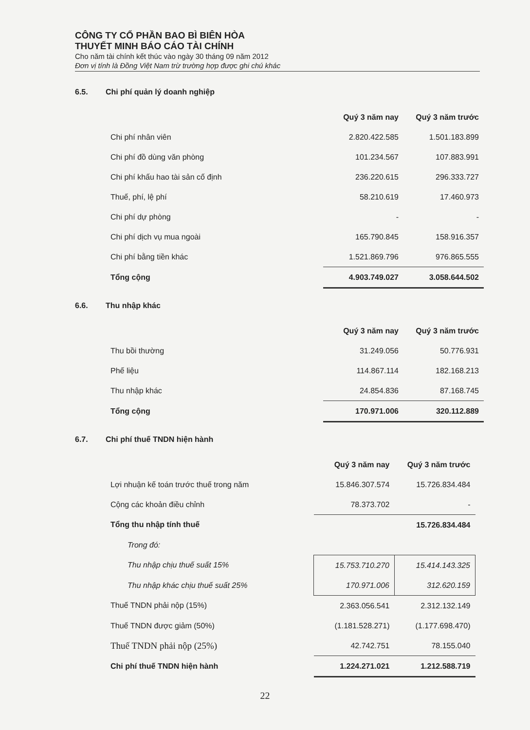CÔNG TY CỔ PHẦN BAO BÌ BIÊN HÒA
THUYẾT MINH BÁO CÁO TÀI CHÍNH
Cho năm tài chính kết thúc vào ngày 30 tháng 09 năm 2012
Đơn vị tính là Đồng Việt Nam trừ trường hợp được ghi chú khác
6.5. Chi phí quản lý doanh nghiệp
| | Quý 3 năm nay | Quý 3 năm trước |
| --- | --- | --- |
| Chi phí nhân viên | 2.820.422.585 | 1.501.183.899 |
| Chi phí đồ dùng văn phòng | 101.234.567 | 107.883.991 |
| Chi phí khấu hao tài sản cố định | 236.220.615 | 296.333.727 |
| Thuế, phí, lệ phí | 58.210.619 | 17.460.973 |
| Chi phí dự phòng | - | - |
| Chi phí dịch vụ mua ngoài | 165.790.845 | 158.916.357 |
| Chi phí bằng tiền khác | 1.521.869.796 | 976.865.555 |
| Tổng cộng | 4.903.749.027 | 3.058.644.502 |
6.6. Thu nhập khác
| | Quý 3 năm nay | Quý 3 năm trước |
| --- | --- | --- |
| Thu bồi thường | 31.249.056 | 50.776.931 |
| Phế liệu | 114.867.114 | 182.168.213 |
| Thu nhập khác | 24.854.836 | 87.168.745 |
| Tổng cộng | 170.971.006 | 320.112.889 |
6.7. Chi phí thuế TNDN hiện hành
| | Quý 3 năm nay | Quý 3 năm trước |
| --- | --- | --- |
| Lợi nhuận kế toán trước thuế trong năm | 15.846.307.574 | 15.726.834.484 |
| Cộng các khoản điều chỉnh | 78.373.702 | - |
| Tổng thu nhập tính thuế | | 15.726.834.484 |
| Trong đó: | | |
| Thu nhập chịu thuế suất 15% | 15.753.710.270 | 15.414.143.325 |
| Thu nhập khác chịu thuế suất 25% | 170.971.006 | 312.620.159 |
| Thuế TNDN phải nộp (15%) | 2.363.056.541 | 2.312.132.149 |
| Thuế TNDN được giảm (50%) | (1.181.528.271) | (1.177.698.470) |
| Thuế TNDN phải nộp (25%) | 42.742.751 | 78.155.040 |
| Chi phí thuế TNDN hiện hành | 1.224.271.021 | 1.212.588.719 |
22